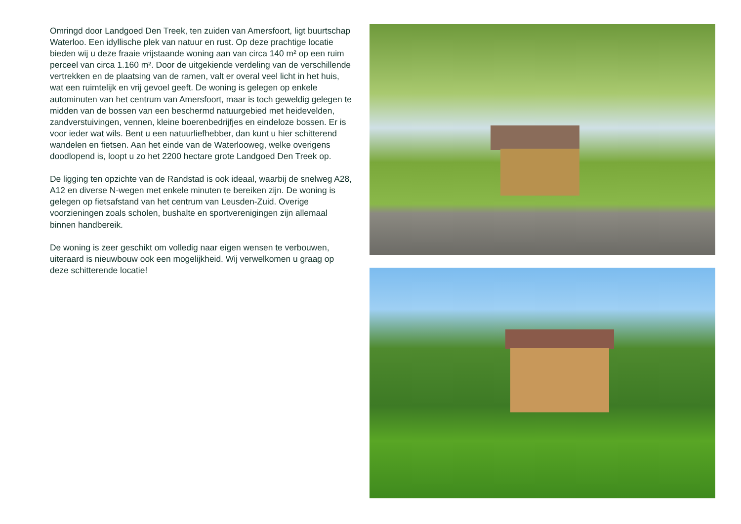Omringd door Landgoed Den Treek, ten zuiden van Amersfoort, ligt buurtschap Waterloo. Een idyllische plek van natuur en rust. Op deze prachtige locatie bieden wij u deze fraaie vrijstaande woning aan van circa 140 m² op een ruim perceel van circa 1.160 m². Door de uitgekiende verdeling van de verschillende vertrekken en de plaatsing van de ramen, valt er overal veel licht in het huis, wat een ruimtelijk en vrij gevoel geeft. De woning is gelegen op enkele autominuten van het centrum van Amersfoort, maar is toch geweldig gelegen te midden van de bossen van een beschermd natuurgebied met heidevelden, zandverstuivingen, vennen, kleine boerenbedrijfjes en eindeloze bossen. Er is voor ieder wat wils. Bent u een natuurliefhebber, dan kunt u hier schitterend wandelen en fietsen. Aan het einde van de Waterlooweg, welke overigens doodlopend is, loopt u zo het 2200 hectare grote Landgoed Den Treek op.
De ligging ten opzichte van de Randstad is ook ideaal, waarbij de snelweg A28, A12 en diverse N-wegen met enkele minuten te bereiken zijn. De woning is gelegen op fietsafstand van het centrum van Leusden-Zuid. Overige voorzieningen zoals scholen, bushalte en sportverenigingen zijn allemaal binnen handbereik.
De woning is zeer geschikt om volledig naar eigen wensen te verbouwen, uiteraard is nieuwbouw ook een mogelijkheid. Wij verwelkomen u graag op deze schitterende locatie!